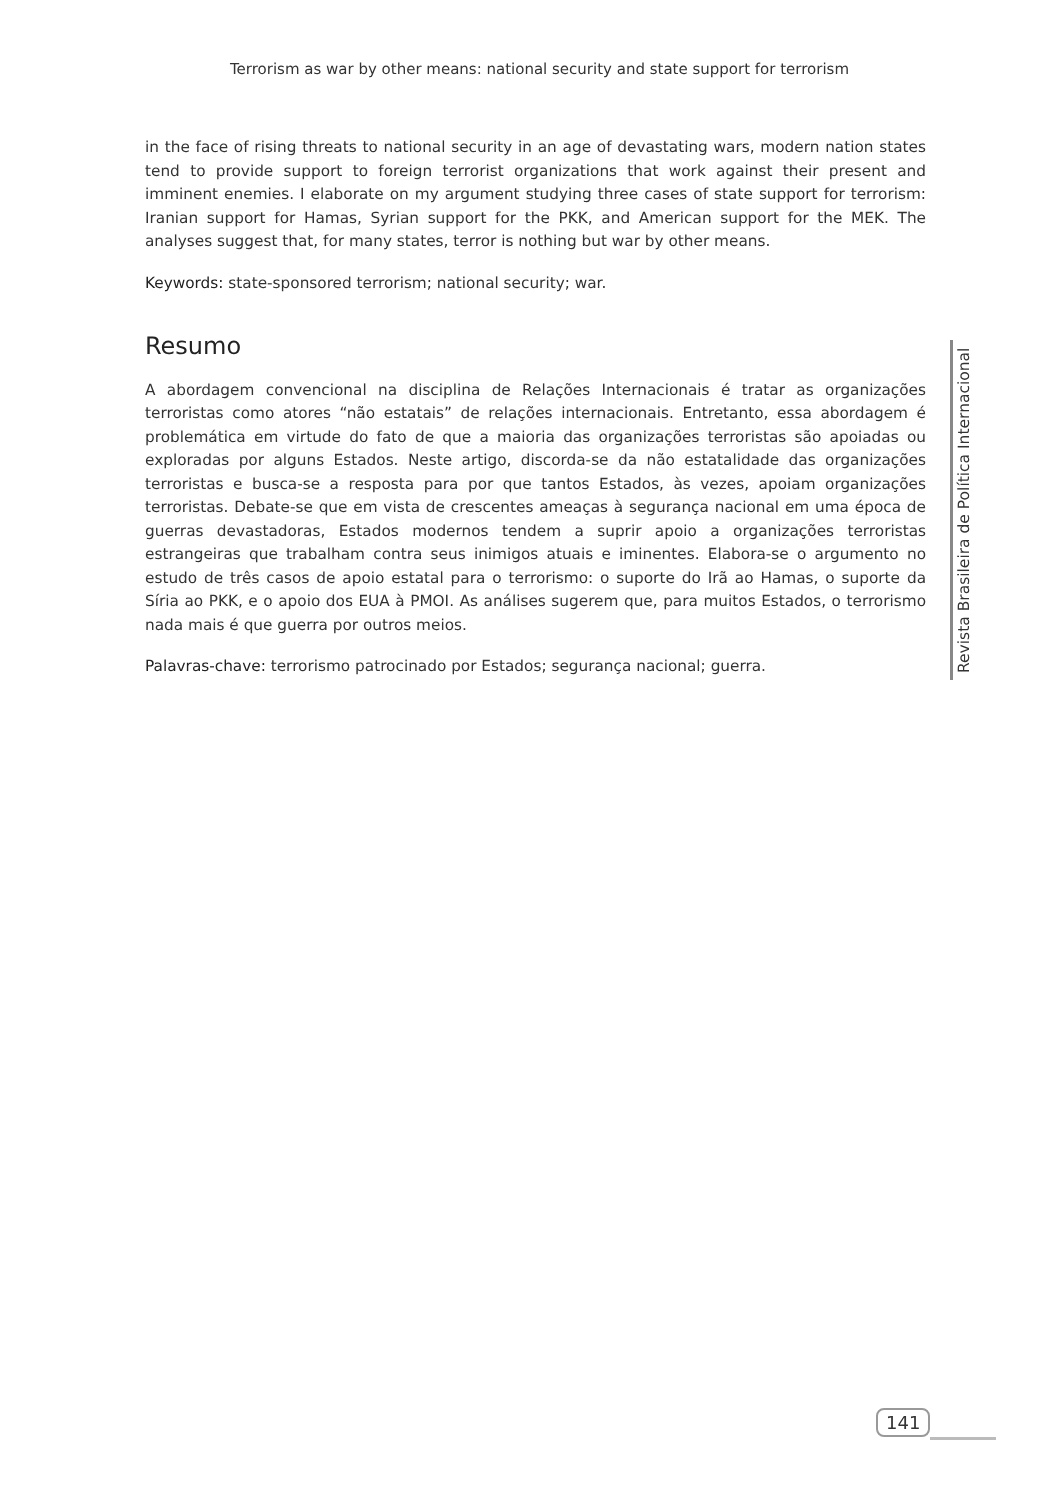Terrorism as war by other means: national security and state support for terrorism
in the face of rising threats to national security in an age of devastating wars, modern nation states tend to provide support to foreign terrorist organizations that work against their present and imminent enemies. I elaborate on my argument studying three cases of state support for terrorism: Iranian support for Hamas, Syrian support for the PKK, and American support for the MEK. The analyses suggest that, for many states, terror is nothing but war by other means.
Keywords: state-sponsored terrorism; national security; war.
Resumo
A abordagem convencional na disciplina de Relações Internacionais é tratar as organizações terroristas como atores “não estatais” de relações internacionais. Entretanto, essa abordagem é problemática em virtude do fato de que a maioria das organizações terroristas são apoiadas ou exploradas por alguns Estados. Neste artigo, discorda-se da não estatalidade das organizações terroristas e busca-se a resposta para por que tantos Estados, às vezes, apoiam organizações terroristas. Debate-se que em vista de crescentes ameaças à segurança nacional em uma época de guerras devastadoras, Estados modernos tendem a suprir apoio a organizações terroristas estrangeiras que trabalham contra seus inimigos atuais e iminentes. Elabora-se o argumento no estudo de três casos de apoio estatal para o terrorismo: o suporte do Irã ao Hamas, o suporte da Síria ao PKK, e o apoio dos EUA à PMOI. As análises sugerem que, para muitos Estados, o terrorismo nada mais é que guerra por outros meios.
Palavras-chave: terrorismo patrocinado por Estados; segurança nacional; guerra.
Revista Brasileira de Política Internacional
141